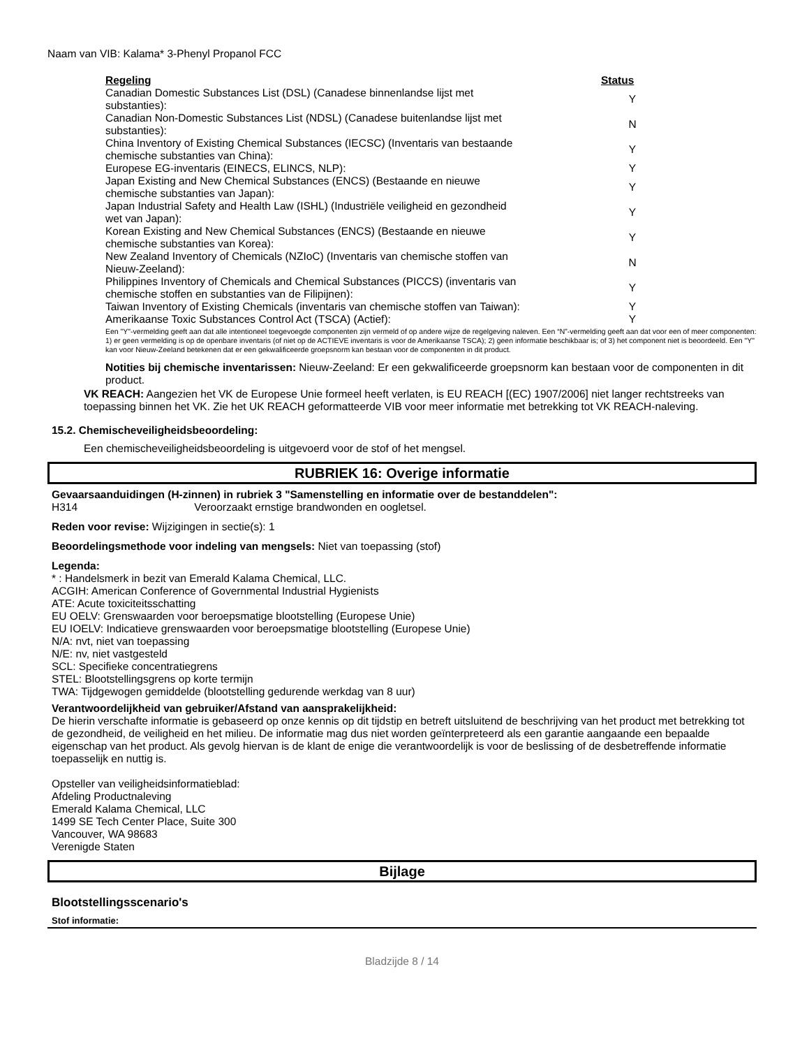Naam van VIB: Kalama* 3-Phenyl Propanol FCC
| Regeling | Status |
| --- | --- |
| Canadian Domestic Substances List (DSL) (Canadese binnenlandse lijst met substanties): | Y |
| Canadian Non-Domestic Substances List (NDSL) (Canadese buitenlandse lijst met substanties): | N |
| China Inventory of Existing Chemical Substances (IECSC) (Inventaris van bestaande chemische substanties van China): | Y |
| Europese EG-inventaris (EINECS, ELINCS, NLP): | Y |
| Japan Existing and New Chemical Substances (ENCS) (Bestaande en nieuwe chemische substanties van Japan): | Y |
| Japan Industrial Safety and Health Law (ISHL) (Industriële veiligheid en gezondheid wet van Japan): | Y |
| Korean Existing and New Chemical Substances (ENCS) (Bestaande en nieuwe chemische substanties van Korea): | Y |
| New Zealand Inventory of Chemicals (NZIoC) (Inventaris van chemische stoffen van Nieuw-Zeeland): | N |
| Philippines Inventory of Chemicals and Chemical Substances (PICCS) (inventaris van chemische stoffen en substanties van de Filipijnen): | Y |
| Taiwan Inventory of Existing Chemicals (inventaris van chemische stoffen van Taiwan): | Y |
| Amerikaanse Toxic Substances Control Act (TSCA) (Actief): | Y |
Een "Y"-vermelding geeft aan dat alle intentioneel toegevoegde componenten zijn vermeld of op andere wijze de regelgeving naleven. Een “N”-vermelding geeft aan dat voor een of meer componenten: 1) er geen vermelding is op de openbare inventaris (of niet op de ACTIEVE inventaris is voor de Amerikaanse TSCA); 2) geen informatie beschikbaar is; of 3) het component niet is beoordeeld. Een "Y" kan voor Nieuw-Zeeland betekenen dat er een gekwalificeerde groepsnorm kan bestaan voor de componenten in dit product.
Notities bij chemische inventarissen: Nieuw-Zeeland: Er een gekwalificeerde groepsnorm kan bestaan voor de componenten in dit product.
VK REACH: Aangezien het VK de Europese Unie formeel heeft verlaten, is EU REACH [(EC) 1907/2006] niet langer rechtstreeks van toepassing binnen het VK. Zie het UK REACH geformatteerde VIB voor meer informatie met betrekking tot VK REACH-naleving.
15.2. Chemischeveiligheidsbeoordeling:
Een chemischeveiligheidsbeoordeling is uitgevoerd voor de stof of het mengsel.
RUBRIEK 16: Overige informatie
Gevaarsaanduidingen (H-zinnen) in rubriek 3 "Samenstelling en informatie over de bestanddelen":
H314 Veroorzaakt ernstige brandwonden en oogletsel.
Reden voor revise: Wijzigingen in sectie(s): 1
Beoordelingsmethode voor indeling van mengsels: Niet van toepassing (stof)
Legenda:
* : Handelsmerk in bezit van Emerald Kalama Chemical, LLC.
ACGIH: American Conference of Governmental Industrial Hygienists
ATE: Acute toxiciteitsschatting
EU OELV: Grenswaarden voor beroepsmatige blootstelling (Europese Unie)
EU IOELV: Indicatieve grenswaarden voor beroepsmatige blootstelling (Europese Unie)
N/A: nvt, niet van toepassing
N/E: nv, niet vastgesteld
SCL: Specifieke concentratiegrens
STEL: Blootstellingsgrens op korte termijn
TWA: Tijdgewogen gemiddelde (blootstelling gedurende werkdag van 8 uur)
Verantwoordelijkheid van gebruiker/Afstand van aansprakelijkheid:
De hierin verschafte informatie is gebaseerd op onze kennis op dit tijdstip en betreft uitsluitend de beschrijving van het product met betrekking tot de gezondheid, de veiligheid en het milieu. De informatie mag dus niet worden geïnterpreteerd als een garantie aangaande een bepaalde eigenschap van het product. Als gevolg hiervan is de klant de enige die verantwoordelijk is voor de beslissing of de desbetreffende informatie toepasselijk en nuttig is.
Opsteller van veiligheidsinformatieblad:
Afdeling Productnaleving
Emerald Kalama Chemical, LLC
1499 SE Tech Center Place, Suite 300
Vancouver, WA 98683
Verenigde Staten
Bijlage
Blootstellingsscenario's
Stof informatie:
Bladzijde 8 / 14